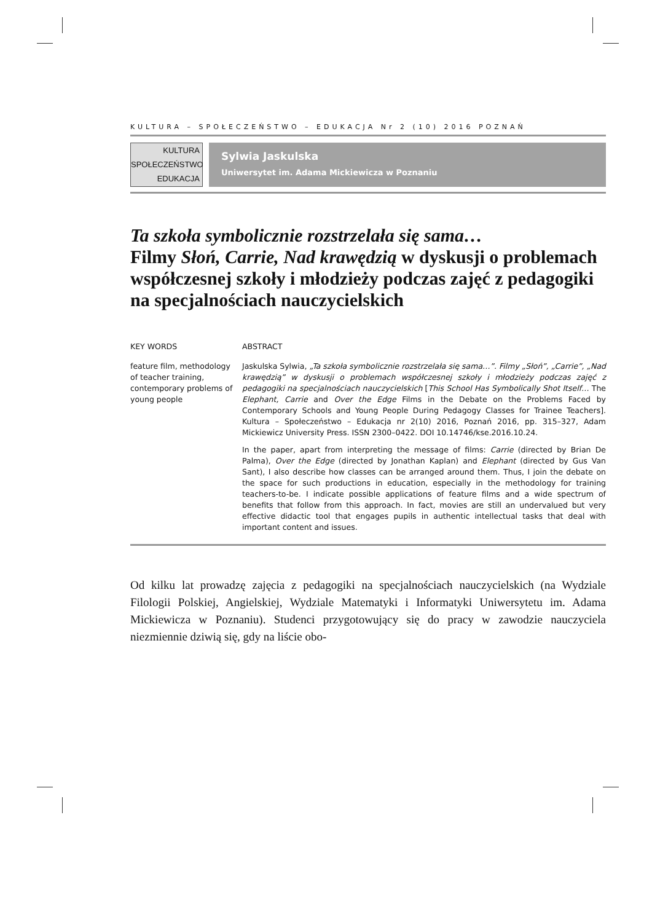KULTURA – SPOŁECZEŃSTWO – EDUKACJA Nr 2 (10) 2016 POZNAŃ
KULTURA
SPOŁECZEŃSTWO
EDUKACJA
Sylwia Jaskulska
Uniwersytet im. Adama Mickiewicza w Poznaniu
Ta szkoła symbolicznie rozstrzelała się sama…
Filmy Słoń, Carrie, Nad krawędzią w dyskusji o problemach współczesnej szkoły i młodzieży podczas zajęć z pedagogiki na specjalnościach nauczycielskich
KEY WORDS
feature film, methodology of teacher training, contemporary problems of young people
ABSTRACT
Jaskulska Sylwia, „Ta szkoła symbolicznie rozstrzelała się sama…”. Filmy „Słoń”, „Carrie”, „Nad krawędzią” w dyskusji o problemach współczesnej szkoły i młodzieży podczas zajęć z pedagogiki na specjalnościach nauczycielskich [This School Has Symbolically Shot Itself… The Elephant, Carrie and Over the Edge Films in the Debate on the Problems Faced by Contemporary Schools and Young People During Pedagogy Classes for Trainee Teachers]. Kultura – Społeczeństwo – Edukacja nr 2(10) 2016, Poznań 2016, pp. 315–327, Adam Mickiewicz University Press. ISSN 2300–0422. DOI 10.14746/kse.2016.10.24.
In the paper, apart from interpreting the message of films: Carrie (directed by Brian De Palma), Over the Edge (directed by Jonathan Kaplan) and Elephant (directed by Gus Van Sant), I also describe how classes can be arranged around them. Thus, I join the debate on the space for such productions in education, especially in the methodology for training teachers-to-be. I indicate possible applications of feature films and a wide spectrum of benefits that follow from this approach. In fact, movies are still an undervalued but very effective didactic tool that engages pupils in authentic intellectual tasks that deal with important content and issues.
Od kilku lat prowadzę zajęcia z pedagogiki na specjalnościach nauczycielskich (na Wydziale Filologii Polskiej, Angielskiej, Wydziale Matematyki i Informatyki Uniwersytetu im. Adama Mickiewicza w Poznaniu). Studenci przygotowujący się do pracy w zawodzie nauczyciela niezmiennie dziwią się, gdy na liście obo-